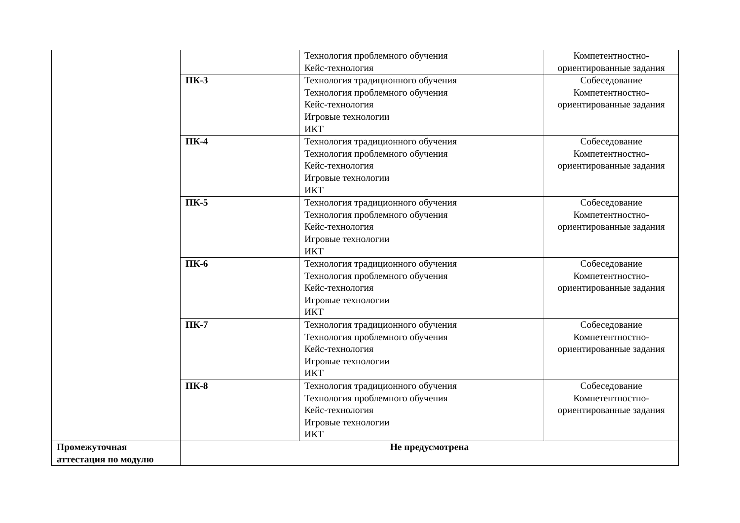| | | Технология проблемного обучения Кейс-технология | Компетентностно- ориентированные задания |
| | ПК-3 | Технология традиционного обучения Технология проблемного обучения Кейс-технология Игровые технологии ИКТ | Собеседование Компетентностно- ориентированные задания |
| | ПК-4 | Технология традиционного обучения Технология проблемного обучения Кейс-технология Игровые технологии ИКТ | Собеседование Компетентностно- ориентированные задания |
| | ПК-5 | Технология традиционного обучения Технология проблемного обучения Кейс-технология Игровые технологии ИКТ | Собеседование Компетентностно- ориентированные задания |
| | ПК-6 | Технология традиционного обучения Технология проблемного обучения Кейс-технология Игровые технологии ИКТ | Собеседование Компетентностно- ориентированные задания |
| | ПК-7 | Технология традиционного обучения Технология проблемного обучения Кейс-технология Игровые технологии ИКТ | Собеседование Компетентностно- ориентированные задания |
| | ПК-8 | Технология традиционного обучения Технология проблемного обучения Кейс-технология Игровые технологии ИКТ | Собеседование Компетентностно- ориентированные задания |
| Промежуточная аттестация по модулю | Не предусмотрена | | |